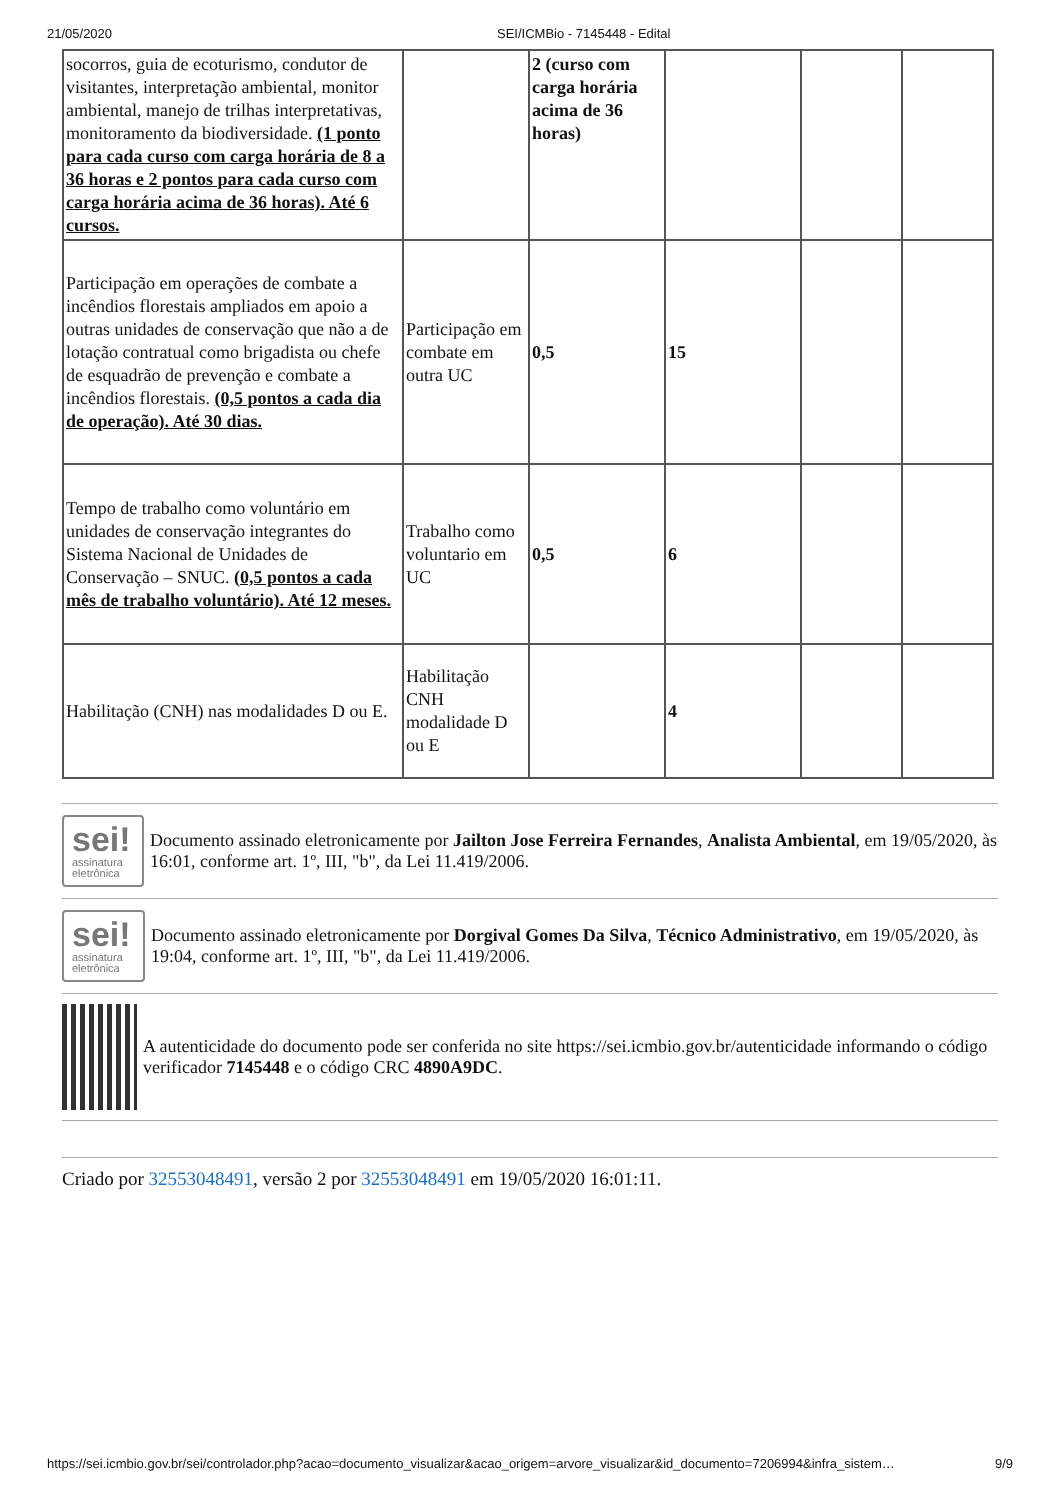21/05/2020 SEI/ICMBio - 7145448 - Edital
| socorros, guia de ecoturismo, condutor de visitantes, interpretação ambiental, monitor ambiental, manejo de trilhas interpretativas, monitoramento da biodiversidade. (1 ponto para cada curso com carga horária de 8 a 36 horas e 2 pontos para cada curso com carga horária acima de 36 horas). Até 6 cursos. | | 2 (curso com carga horária acima de 36 horas) | | | |
| Participação em operações de combate a incêndios florestais ampliados em apoio a outras unidades de conservação que não a de lotação contratual como brigadista ou chefe de esquadrão de prevenção e combate a incêndios florestais. (0,5 pontos a cada dia de operação). Até 30 dias. | Participação em combate em outra UC | 0,5 | 15 | | |
| Tempo de trabalho como voluntário em unidades de conservação integrantes do Sistema Nacional de Unidades de Conservação – SNUC. (0,5 pontos a cada mês de trabalho voluntário). Até 12 meses. | Trabalho como voluntario em UC | 0,5 | 6 | | |
| Habilitação (CNH) nas modalidades D ou E. | Habilitação CNH modalidade D ou E | | 4 | | |
sei!
assinatura
eletrônica
Documento assinado eletronicamente por Jailton Jose Ferreira Fernandes, Analista Ambiental, em 19/05/2020, às 16:01, conforme art. 1º, III, "b", da Lei 11.419/2006.
sei!
assinatura
eletrônica
Documento assinado eletronicamente por Dorgival Gomes Da Silva, Técnico Administrativo, em 19/05/2020, às 19:04, conforme art. 1º, III, "b", da Lei 11.419/2006.
A autenticidade do documento pode ser conferida no site https://sei.icmbio.gov.br/autenticidade informando o código verificador 7145448 e o código CRC 4890A9DC.
Criado por 32553048491, versão 2 por 32553048491 em 19/05/2020 16:01:11.
https://sei.icmbio.gov.br/sei/controlador.php?acao=documento_visualizar&acao_origem=arvore_visualizar&id_documento=7206994&infra_sistem… 9/9